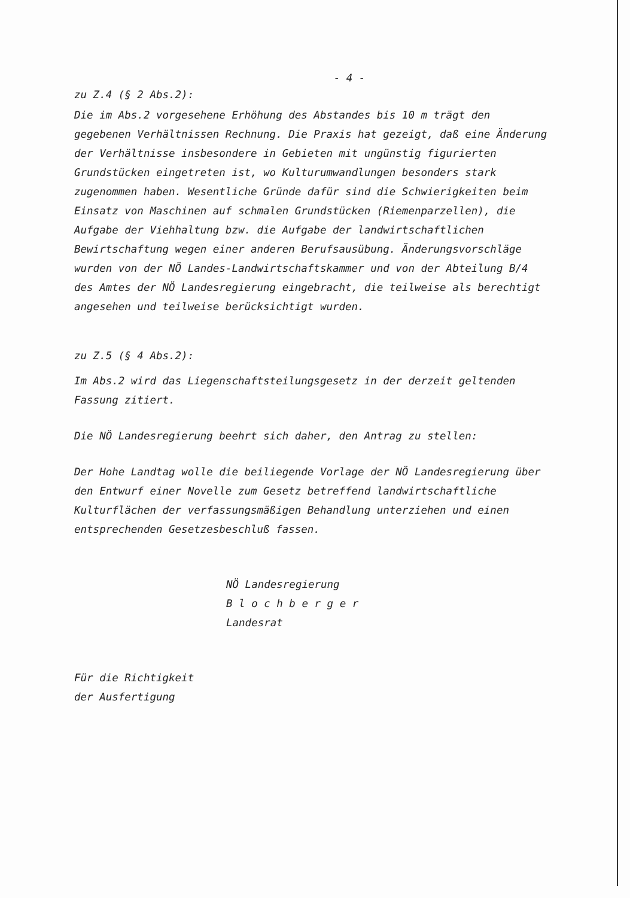- 4 -
zu Z.4 (§ 2 Abs.2):
Die im Abs.2 vorgesehene Erhöhung des Abstandes bis 10 m trägt den gegebenen Verhältnissen Rechnung. Die Praxis hat gezeigt, daß eine Änderung der Verhältnisse insbesondere in Gebieten mit ungünstig figurierten Grundstücken eingetreten ist, wo Kulturumwandlungen besonders stark zugenommen haben. Wesentliche Gründe dafür sind die Schwierigkeiten beim Einsatz von Maschinen auf schmalen Grundstücken (Riemenparzellen), die Aufgabe der Viehhaltung bzw. die Aufgabe der landwirtschaftlichen Bewirtschaftung wegen einer anderen Berufsausübung. Änderungsvorschläge wurden von der NÖ Landes-Landwirtschaftskammer und von der Abteilung B/4 des Amtes der NÖ Landesregierung eingebracht, die teilweise als berechtigt angesehen und teilweise berücksichtigt wurden.
zu Z.5 (§ 4 Abs.2):
Im Abs.2 wird das Liegenschaftsteilungsgesetz in der derzeit geltenden Fassung zitiert.
Die NÖ Landesregierung beehrt sich daher, den Antrag zu stellen:
Der Hohe Landtag wolle die beiliegende Vorlage der NÖ Landesregierung über den Entwurf einer Novelle zum Gesetz betreffend landwirtschaftliche Kulturflächen der verfassungsmäßigen Behandlung unterziehen und einen entsprechenden Gesetzesbeschluß fassen.
NÖ Landesregierung
B l o c h b e r g e r
Landesrat
Für die Richtigkeit
der Ausfertigung